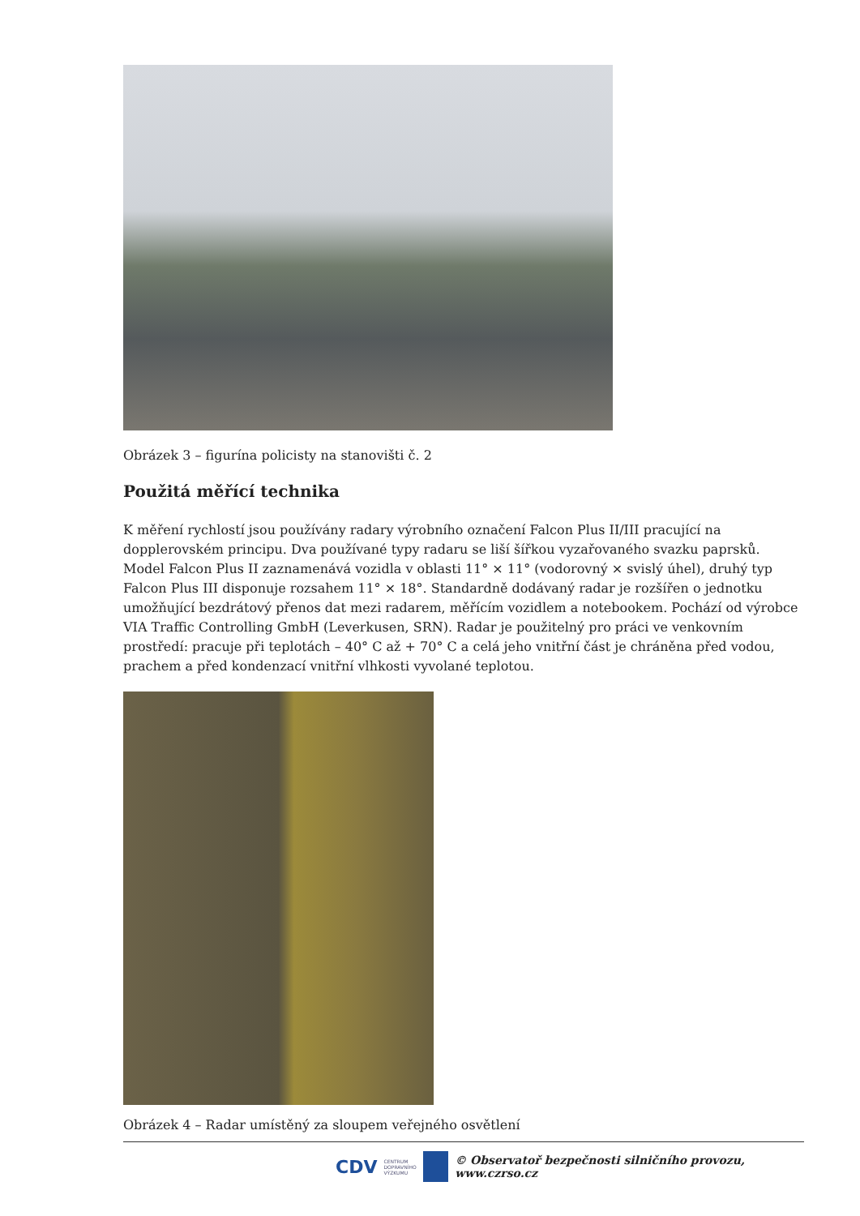Obrázek 3 – figurína policisty na stanovišti č. 2
Použitá měřící technika
K měření rychlostí jsou používány radary výrobního označení Falcon Plus II/III pracující na dopplerovském principu. Dva používané typy radaru se liší šířkou vyzařovaného svazku paprsků. Model Falcon Plus II zaznamenává vozidla v oblasti 11° × 11° (vodorovný × svislý úhel), druhý typ Falcon Plus III disponuje rozsahem 11° × 18°. Standardně dodávaný radar je rozšířen o jednotku umožňující bezdrátový přenos dat mezi radarem, měřícím vozidlem a notebookem. Pochází od výrobce VIA Traffic Controlling GmbH (Leverkusen, SRN). Radar je použitelný pro práci ve venkovním prostředí: pracuje při teplotách – 40° C až + 70° C a celá jeho vnitřní část je chráněna před vodou, prachem a před kondenzací vnitřní vlhkosti vyvolané teplotou.
Obrázek 4 – Radar umístěný za sloupem veřejného osvětlení
CDV CENTRUM
DOPRAVNÍHO
VÝZKUMU © Observatoř bezpečnosti silničního provozu, www.czrso.cz